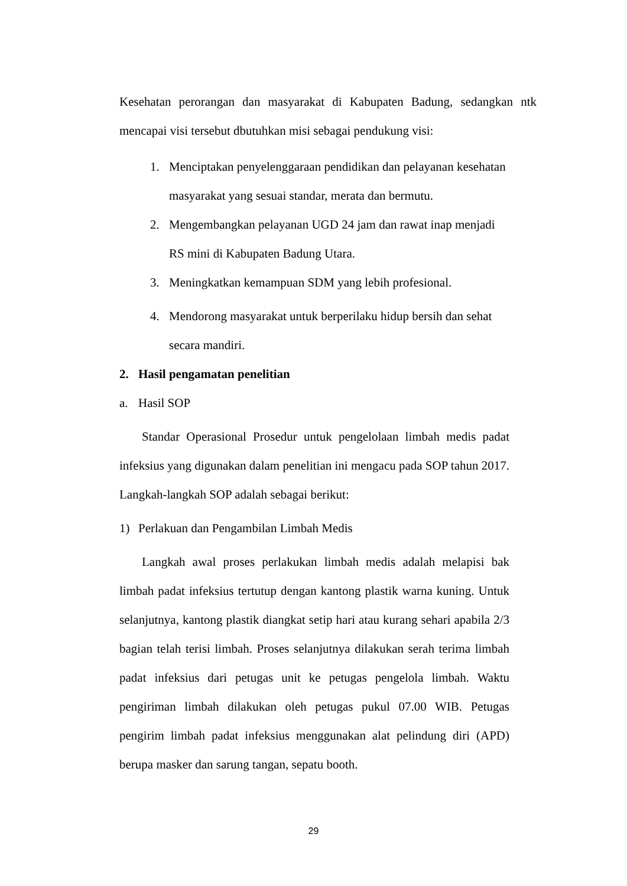Kesehatan perorangan dan masyarakat di Kabupaten Badung, sedangkan ntk mencapai visi tersebut dbutuhkan misi sebagai pendukung visi:
1. Menciptakan penyelenggaraan pendidikan dan pelayanan kesehatan masyarakat yang sesuai standar, merata dan bermutu.
2. Mengembangkan pelayanan UGD 24 jam dan rawat inap menjadi RS mini di Kabupaten Badung Utara.
3. Meningkatkan kemampuan SDM yang lebih profesional.
4. Mendorong masyarakat untuk berperilaku hidup bersih dan sehat secara mandiri.
2. Hasil pengamatan penelitian
a. Hasil SOP
Standar Operasional Prosedur untuk pengelolaan limbah medis padat infeksius yang digunakan dalam penelitian ini mengacu pada SOP tahun 2017. Langkah-langkah SOP adalah sebagai berikut:
1) Perlakuan dan Pengambilan Limbah Medis
Langkah awal proses perlakukan limbah medis adalah melapisi bak limbah padat infeksius tertutup dengan kantong plastik warna kuning. Untuk selanjutnya, kantong plastik diangkat setip hari atau kurang sehari apabila 2/3 bagian telah terisi limbah. Proses selanjutnya dilakukan serah terima limbah padat infeksius dari petugas unit ke petugas pengelola limbah. Waktu pengiriman limbah dilakukan oleh petugas pukul 07.00 WIB. Petugas pengirim limbah padat infeksius menggunakan alat pelindung diri (APD) berupa masker dan sarung tangan, sepatu booth.
29